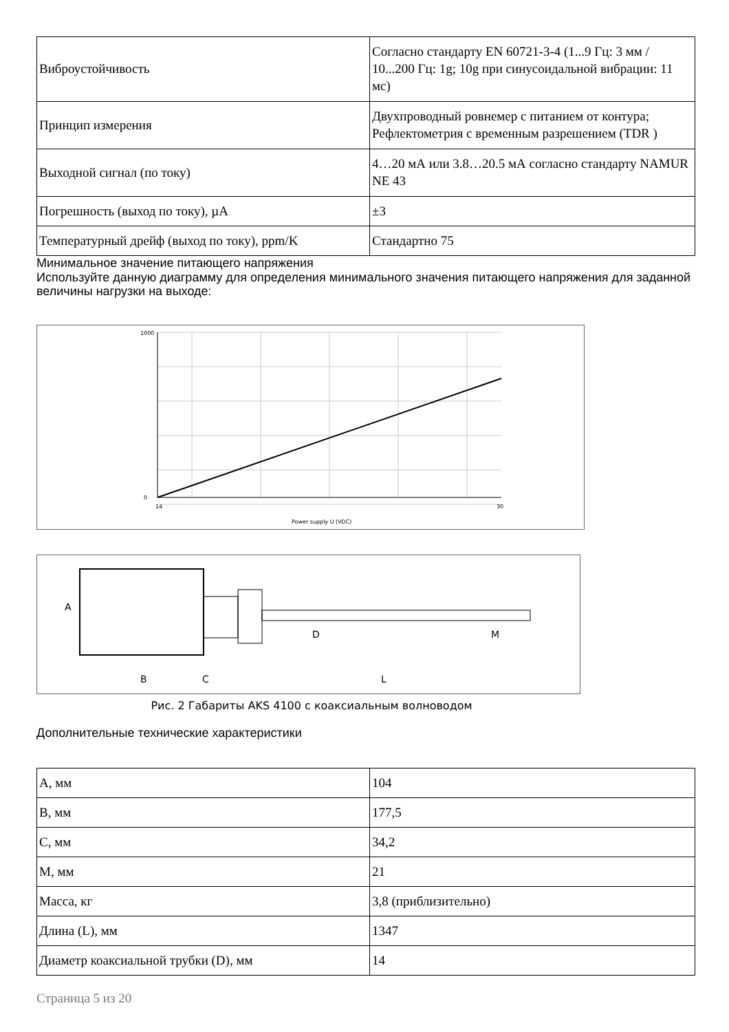| Виброустойчивость | Согласно стандарту EN 60721-3-4 (1...9 Гц: 3 мм / 10...200 Гц: 1g; 10g при синусоидальной вибрации: 11 мс) |
| Принцип измерения | Двухпроводный ровнемер с питанием от контура; Рефлектометрия с временным разрешением (TDR ) |
| Выходной сигнал (по току) | 4…20 мА или 3.8…20.5 мА согласно стандарту NAMUR NE 43 |
| Погрешность (выход по току), µA | ±3 |
| Температурный дрейф (выход по току), ppm/K | Стандартно 75 |
Минимальное значение питающего напряжения
Используйте данную диаграмму для определения минимального значения питающего напряжения для заданной величины нагрузки на выходе:
1000
0
14
30
Power supply U (VDC)
A
B
C
L
D
M
Рис. 2 Габариты AKS 4100 с коаксиальным волноводом
Дополнительные технические характеристики
| А, мм | 104 |
| В, мм | 177,5 |
| С, мм | 34,2 |
| М, мм | 21 |
| Масса, кг | 3,8 (приблизительно) |
| Длина (L), мм | 1347 |
| Диаметр коаксиальной трубки (D), мм | 14 |
Страница 5 из 20